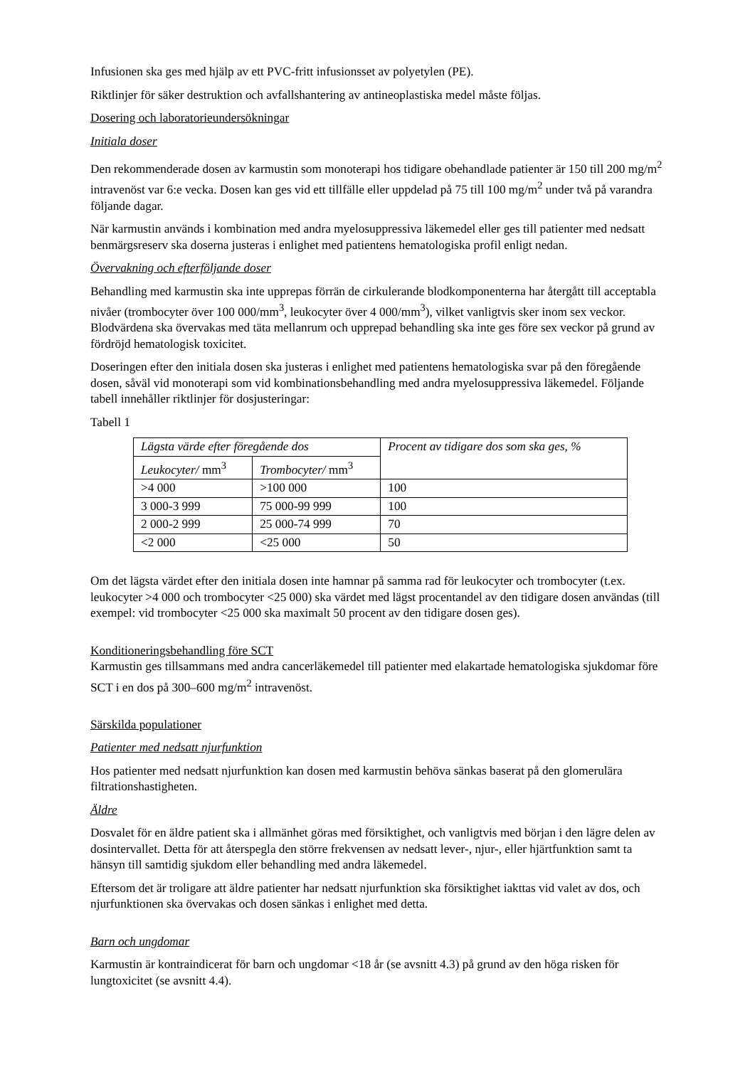Infusionen ska ges med hjälp av ett PVC-fritt infusionsset av polyetylen (PE).
Riktlinjer för säker destruktion och avfallshantering av antineoplastiska medel måste följas.
Dosering och laboratorieundersökningar
Initiala doser
Den rekommenderade dosen av karmustin som monoterapi hos tidigare obehandlade patienter är 150 till 200 mg/m<sup>2</sup> intravenöst var 6:e vecka. Dosen kan ges vid ett tillfälle eller uppdelad på 75 till 100 mg/m<sup>2</sup> under två på varandra följande dagar.
När karmustin används i kombination med andra myelosuppressiva läkemedel eller ges till patienter med nedsatt benmärgsreserv ska doserna justeras i enlighet med patientens hematologiska profil enligt nedan.
Övervakning och efterföljande doser
Behandling med karmustin ska inte upprepas förrän de cirkulerande blodkomponenterna har återgått till acceptabla nivåer (trombocyter över 100 000/mm<sup>3</sup>, leukocyter över 4 000/mm<sup>3</sup>), vilket vanligtvis sker inom sex veckor. Blodvärdena ska övervakas med täta mellanrum och upprepad behandling ska inte ges före sex veckor på grund av fördröjd hematologisk toxicitet.
Doseringen efter den initiala dosen ska justeras i enlighet med patientens hematologiska svar på den föregående dosen, såväl vid monoterapi som vid kombinationsbehandling med andra myelosuppressiva läkemedel. Följande tabell innehåller riktlinjer för dosjusteringar:
Tabell 1
| Lägsta värde efter föregående dos | | Procent av tidigare dos som ska ges, % |
| --- | --- | --- |
| Leukocyter/ mm<sup>3</sup> | Trombocyter/ mm<sup>3</sup> | |
| >4 000 | >100 000 | 100 |
| 3 000-3 999 | 75 000-99 999 | 100 |
| 2 000-2 999 | 25 000-74 999 | 70 |
| <2 000 | <25 000 | 50 |
Om det lägsta värdet efter den initiala dosen inte hamnar på samma rad för leukocyter och trombocyter (t.ex. leukocyter >4 000 och trombocyter <25 000) ska värdet med lägst procentandel av den tidigare dosen användas (till exempel: vid trombocyter <25 000 ska maximalt 50 procent av den tidigare dosen ges).
Konditioneringsbehandling före SCT
Karmustin ges tillsammans med andra cancerläkemedel till patienter med elakartade hematologiska sjukdomar före SCT i en dos på 300–600 mg/m<sup>2</sup> intravenöst.
Särskilda populationer
Patienter med nedsatt njurfunktion
Hos patienter med nedsatt njurfunktion kan dosen med karmustin behöva sänkas baserat på den glomerulära filtrationshastigheten.
Äldre
Dosvalet för en äldre patient ska i allmänhet göras med försiktighet, och vanligtvis med början i den lägre delen av dosintervallet. Detta för att återspegla den större frekvensen av nedsatt lever-, njur-, eller hjärtfunktion samt ta hänsyn till samtidig sjukdom eller behandling med andra läkemedel.
Eftersom det är troligare att äldre patienter har nedsatt njurfunktion ska försiktighet iakttas vid valet av dos, och njurfunktionen ska övervakas och dosen sänkas i enlighet med detta.
Barn och ungdomar
Karmustin är kontraindicerat för barn och ungdomar <18 år (se avsnitt 4.3) på grund av den höga risken för lungtoxicitet (se avsnitt 4.4).